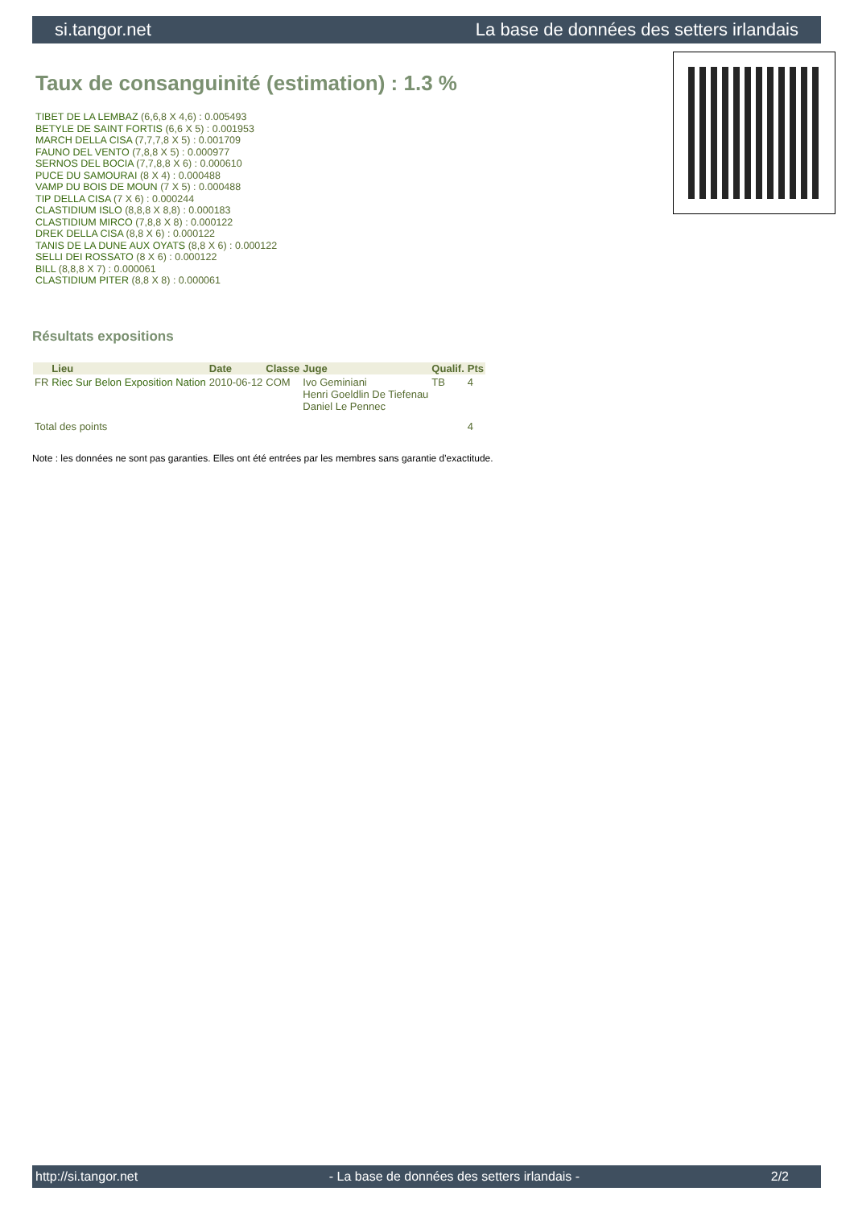si.tangor.net La base de données des setters irlandais
Taux de consanguinité (estimation) : 1.3 %
TIBET DE LA LEMBAZ (6,6,8 X 4,6) : 0.005493
BETYLE DE SAINT FORTIS (6,6 X 5) : 0.001953
MARCH DELLA CISA (7,7,7,8 X 5) : 0.001709
FAUNO DEL VENTO (7,8,8 X 5) : 0.000977
SERNOS DEL BOCIA (7,7,8,8 X 6) : 0.000610
PUCE DU SAMOURAI (8 X 4) : 0.000488
VAMP DU BOIS DE MOUN (7 X 5) : 0.000488
TIP DELLA CISA (7 X 6) : 0.000244
CLASTIDIUM ISLO (8,8,8 X 8,8) : 0.000183
CLASTIDIUM MIRCO (7,8,8 X 8) : 0.000122
DREK DELLA CISA (8,8 X 6) : 0.000122
TANIS DE LA DUNE AUX OYATS (8,8 X 6) : 0.000122
SELLI DEI ROSSATO (8 X 6) : 0.000122
BILL (8,8,8 X 7) : 0.000061
CLASTIDIUM PITER (8,8 X 8) : 0.000061
Résultats expositions
| | Lieu | Date | Classe | Juge | Qualif. | Pts |
| --- | --- | --- | --- | --- | --- | --- |
| FR | Riec Sur Belon Exposition Nation | 2010-06-12 | COM | Ivo Geminiani Henri Goeldlin De Tiefenau Daniel Le Pennec | TB | 4 |
| Total des points | | | | | | 4 |
Note : les données ne sont pas garanties. Elles ont été entrées par les membres sans garantie d'exactitude.
http://si.tangor.net - La base de données des setters irlandais - 2/2